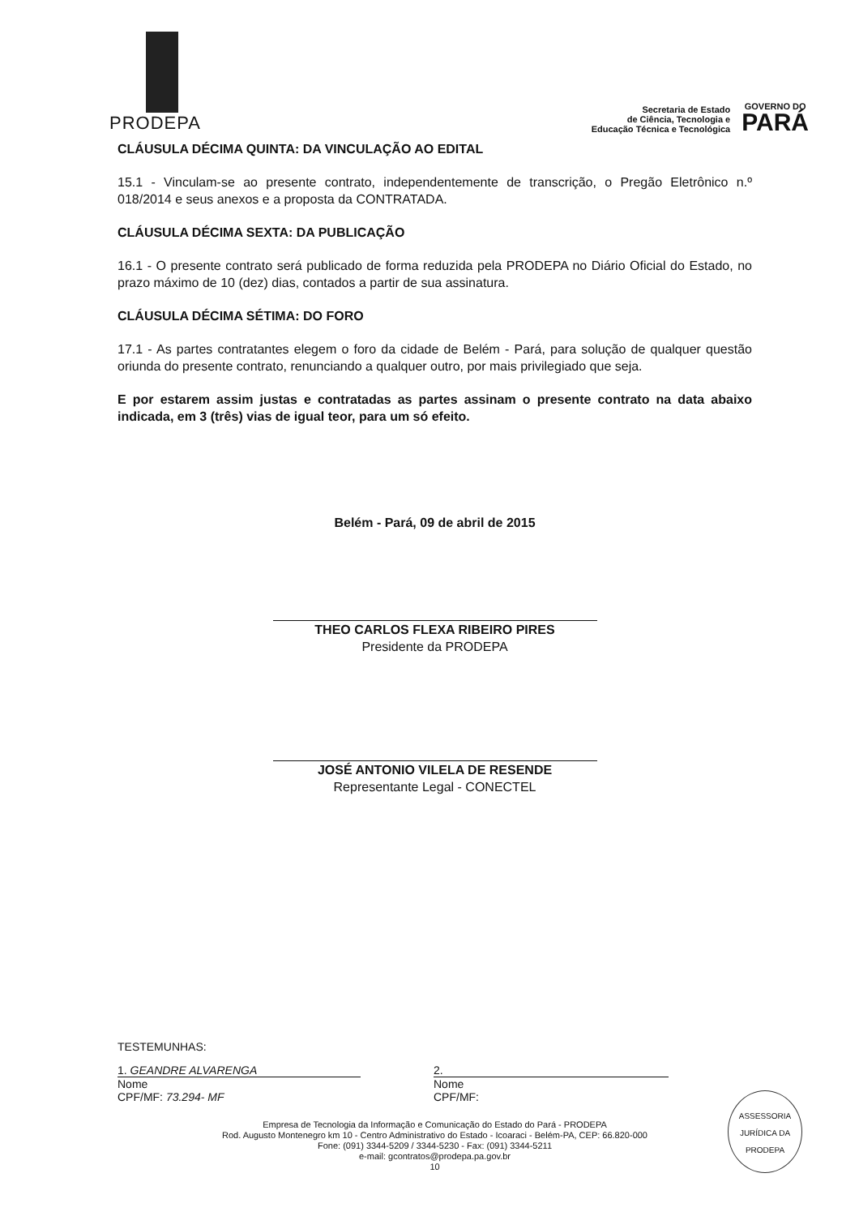PRODEPA
Secretaria de Estado
de Ciência, Tecnologia e
Educação Técnica e Tecnológica
GOVERNO DO
PARÁ
CLÁUSULA DÉCIMA QUINTA: DA VINCULAÇÃO AO EDITAL
15.1 - Vinculam-se ao presente contrato, independentemente de transcrição, o Pregão Eletrônico n.º 018/2014 e seus anexos e a proposta da CONTRATADA.
CLÁUSULA DÉCIMA SEXTA: DA PUBLICAÇÃO
16.1 - O presente contrato será publicado de forma reduzida pela PRODEPA no Diário Oficial do Estado, no prazo máximo de 10 (dez) dias, contados a partir de sua assinatura.
CLÁUSULA DÉCIMA SÉTIMA: DO FORO
17.1 - As partes contratantes elegem o foro da cidade de Belém - Pará, para solução de qualquer questão oriunda do presente contrato, renunciando a qualquer outro, por mais privilegiado que seja.
E por estarem assim justas e contratadas as partes assinam o presente contrato na data abaixo indicada, em 3 (três) vias de igual teor, para um só efeito.
Belém - Pará, 09 de abril de 2015
THEO CARLOS FLEXA RIBEIRO PIRES
Presidente da PRODEPA
JOSÉ ANTONIO VILELA DE RESENDE
Representante Legal - CONECTEL
TESTEMUNHAS:
1. GEANDRE ALVARENGA
Nome
CPF/MF: 73.294- MF
2.
Nome
CPF/MF:
Empresa de Tecnologia da Informação e Comunicação do Estado do Pará - PRODEPA
Rod. Augusto Montenegro km 10 - Centro Administrativo do Estado - Icoaraci - Belém-PA, CEP: 66.820-000
Fone: (091) 3344-5209 / 3344-5230 - Fax: (091) 3344-5211
e-mail: gcontratos@prodepa.pa.gov.br
10
ASSESSORIA JURÍDICA DA PRODEPA